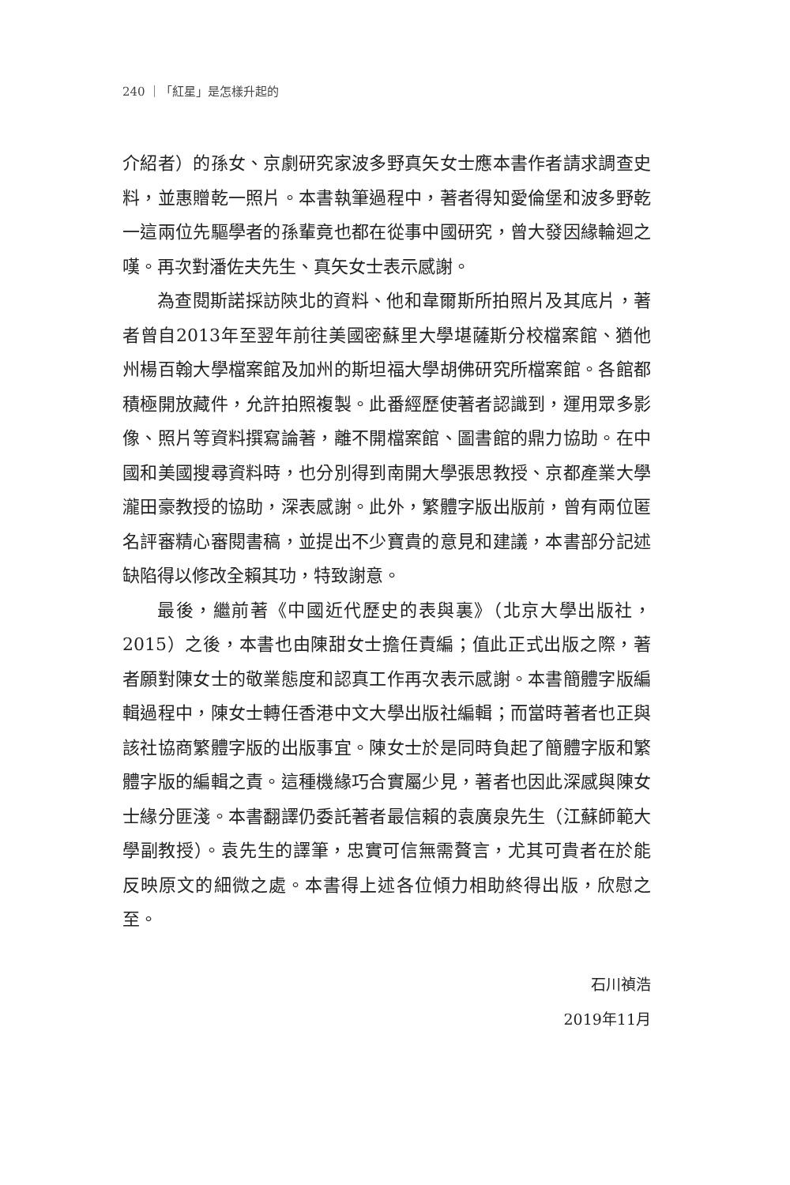240 ｜「紅星」是怎樣升起的
介紹者）的孫女、京劇研究家波多野真矢女士應本書作者請求調查史料，並惠贈乾一照片。本書執筆過程中，著者得知愛倫堡和波多野乾一這兩位先驅學者的孫輩竟也都在從事中國研究，曾大發因緣輪迴之嘆。再次對潘佐夫先生、真矢女士表示感謝。
為查閱斯諾採訪陝北的資料、他和韋爾斯所拍照片及其底片，著者曾自2013年至翌年前往美國密蘇里大學堪薩斯分校檔案館、猶他州楊百翰大學檔案館及加州的斯坦福大學胡佛研究所檔案館。各館都積極開放藏件，允許拍照複製。此番經歷使著者認識到，運用眾多影像、照片等資料撰寫論著，離不開檔案館、圖書館的鼎力協助。在中國和美國搜尋資料時，也分別得到南開大學張思教授、京都產業大學瀧田豪教授的協助，深表感謝。此外，繁體字版出版前，曾有兩位匿名評審精心審閱書稿，並提出不少寶貴的意見和建議，本書部分記述缺陷得以修改全賴其功，特致謝意。
最後，繼前著《中國近代歷史的表與裏》（北京大學出版社，2015）之後，本書也由陳甜女士擔任責編；值此正式出版之際，著者願對陳女士的敬業態度和認真工作再次表示感謝。本書簡體字版編輯過程中，陳女士轉任香港中文大學出版社編輯；而當時著者也正與該社協商繁體字版的出版事宜。陳女士於是同時負起了簡體字版和繁體字版的編輯之責。這種機緣巧合實屬少見，著者也因此深感與陳女士緣分匪淺。本書翻譯仍委託著者最信賴的袁廣泉先生（江蘇師範大學副教授）。袁先生的譯筆，忠實可信無需贅言，尤其可貴者在於能反映原文的細微之處。本書得上述各位傾力相助終得出版，欣慰之至。
石川禎浩
2019年11月